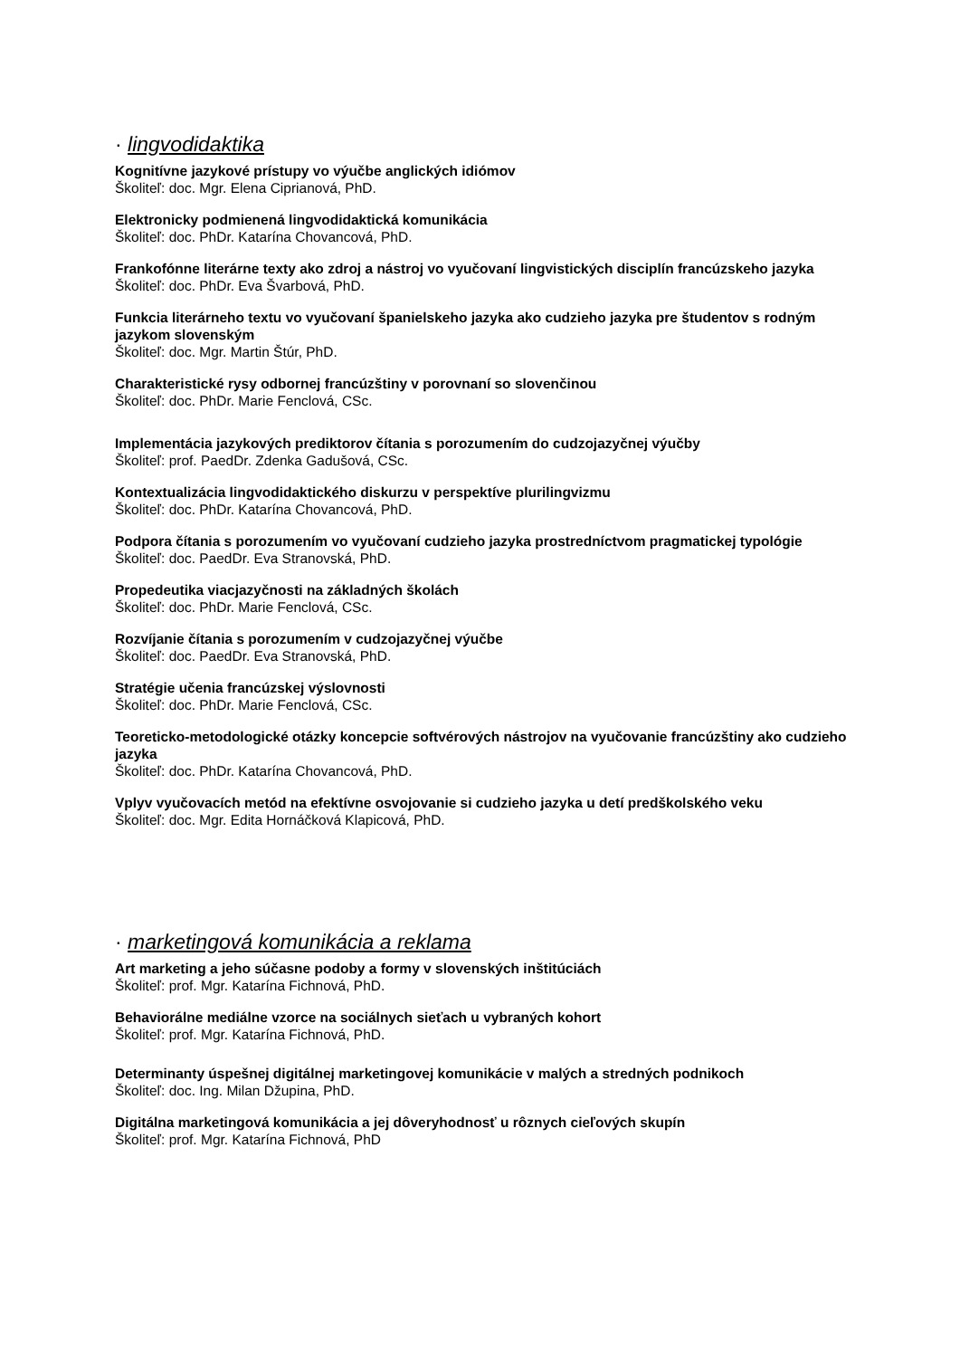· lingvodidaktika
Kognitívne jazykové prístupy vo výučbe anglických idiómov
Školiteľ: doc. Mgr. Elena Ciprianová, PhD.
Elektronicky podmienená lingvodidaktická komunikácia
Školiteľ: doc. PhDr. Katarína Chovancová, PhD.
Frankofónne literárne texty ako zdroj a nástroj vo vyučovaní lingvistických disciplín francúzskeho jazyka
Školiteľ: doc. PhDr. Eva Švarbová, PhD.
Funkcia literárneho textu vo vyučovaní španielskeho jazyka ako cudzieho jazyka pre študentov s rodným jazykom slovenským
Školiteľ: doc. Mgr. Martin Štúr, PhD.
Charakteristické rysy odbornej francúzštiny v porovnaní so slovenčinou
Školiteľ: doc. PhDr. Marie Fenclová, CSc.
Implementácia jazykových prediktorov čítania s porozumením do cudzojazyčnej výučby
Školiteľ: prof. PaedDr. Zdenka Gadušová, CSc.
Kontextualizácia lingvodidaktického diskurzu v perspektíve plurilingvizmu
Školiteľ: doc. PhDr. Katarína Chovancová, PhD.
Podpora čítania s porozumením vo vyučovaní cudzieho jazyka prostredníctvom pragmatickej typológie
Školiteľ: doc. PaedDr. Eva Stranovská, PhD.
Propedeutika viacjazyčnosti na základných školách
Školiteľ: doc. PhDr. Marie Fenclová, CSc.
Rozvíjanie čítania s porozumením v cudzojazyčnej výučbe
Školiteľ: doc. PaedDr. Eva Stranovská, PhD.
Stratégie učenia francúzskej výslovnosti
Školiteľ: doc. PhDr. Marie Fenclová, CSc.
Teoreticko-metodologické otázky koncepcie softvérových nástrojov na vyučovanie francúzštiny ako cudzieho jazyka
Školiteľ: doc. PhDr. Katarína Chovancová, PhD.
Vplyv vyučovacích metód na efektívne osvojovanie si cudzieho jazyka u detí predškolského veku
Školiteľ: doc. Mgr. Edita Hornáčková Klapicová, PhD.
· marketingová komunikácia a reklama
Art marketing a jeho súčasne podoby a formy v slovenských inštitúciách
Školiteľ: prof. Mgr. Katarína Fichnová, PhD.
Behaviorálne mediálne vzorce na sociálnych sieťach u vybraných kohort
Školiteľ: prof. Mgr. Katarína Fichnová, PhD.
Determinanty úspešnej digitálnej marketingovej komunikácie v malých a stredných podnikoch
Školiteľ: doc. Ing. Milan Džupina, PhD.
Digitálna marketingová komunikácia a jej dôveryhodnosť u rôznych cieľových skupín
Školiteľ: prof. Mgr. Katarína Fichnová, PhD